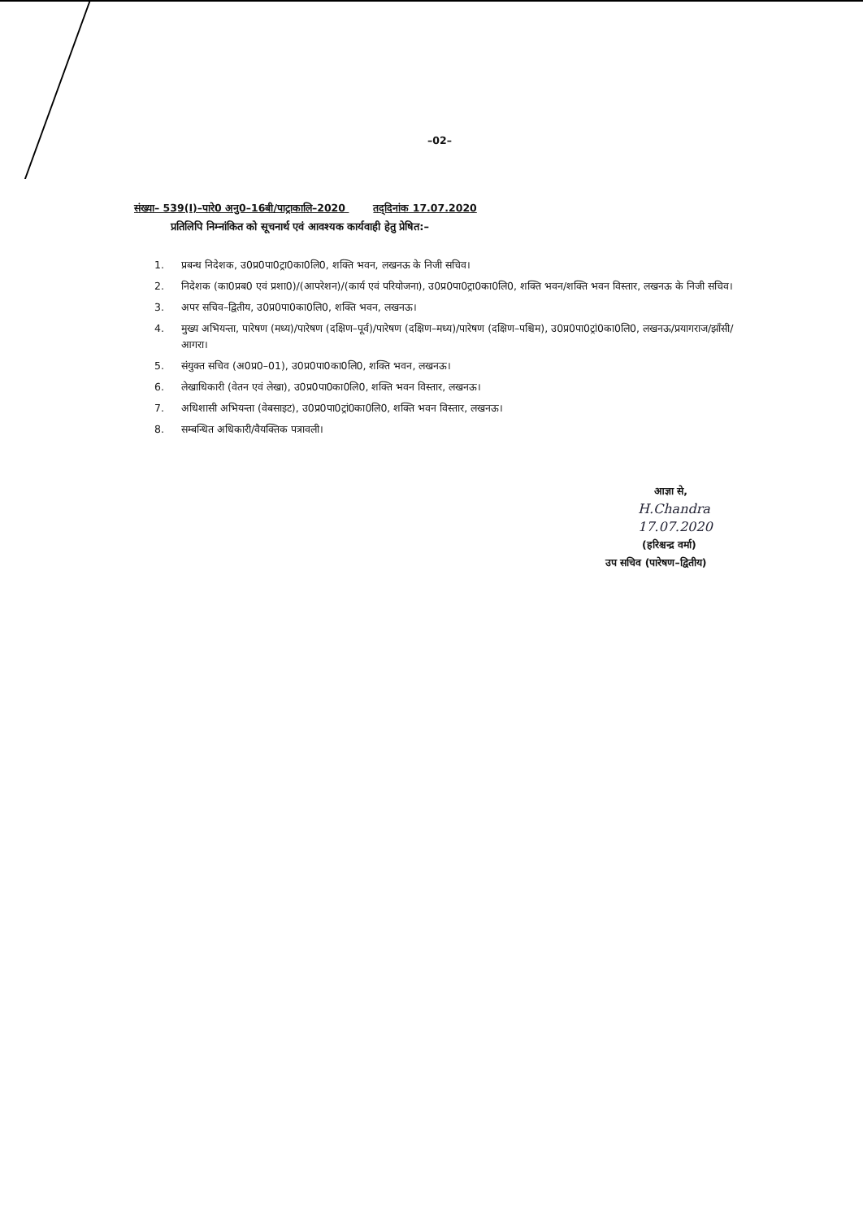–02–
संख्या– 539(I)–पारे0 अनु0–16बी/पाट्राकालि–2020 तद्‌दिनांक 17.07.2020
प्रतिलिपि निम्नांकित को सूचनार्थ एवं आवश्यक कार्यवाही हेतु प्रेषित:–
1. प्रबन्ध निदेशक, उ0प्र0पा0ट्रा0का0लि0, शक्ति भवन, लखनऊ के निजी सचिव।
2. निदेशक (का0प्रब0 एवं प्रशा0)/(आपरेशन)/(कार्य एवं परियोजना), उ0प्र0पा0ट्रा0का0लि0, शक्ति भवन/शक्ति भवन विस्तार, लखनऊ के निजी सचिव।
3. अपर सचिव–द्वितीय, उ0प्र0पा0का0लि0, शक्ति भवन, लखनऊ।
4. मुख्य अभियन्ता, पारेषण (मध्य)/पारेषण (दक्षिण–पूर्व)/पारेषण (दक्षिण–मध्य)/पारेषण (दक्षिण–पश्चिम), उ0प्र0पा0ट्रां0का0लि0, लखनऊ/प्रयागराज/झाँसी/आगरा।
5. संयुक्त सचिव (अ0प्र0–01), उ0प्र0पा0का0लि0, शक्ति भवन, लखनऊ।
6. लेखाधिकारी (वेतन एवं लेखा), उ0प्र0पा0का0लि0, शक्ति भवन विस्तार, लखनऊ।
7. अधिशासी अभियन्ता (वेबसाइट), उ0प्र0पा0ट्रां0का0लि0, शक्ति भवन विस्तार, लखनऊ।
8. सम्बन्धित अधिकारी/वैयक्तिक पत्रावली।
आज्ञा से,
H.Chandra
17.07.2020
(हरिश्चन्द्र वर्मा)
उप सचिव (पारेषण–द्वितीय)